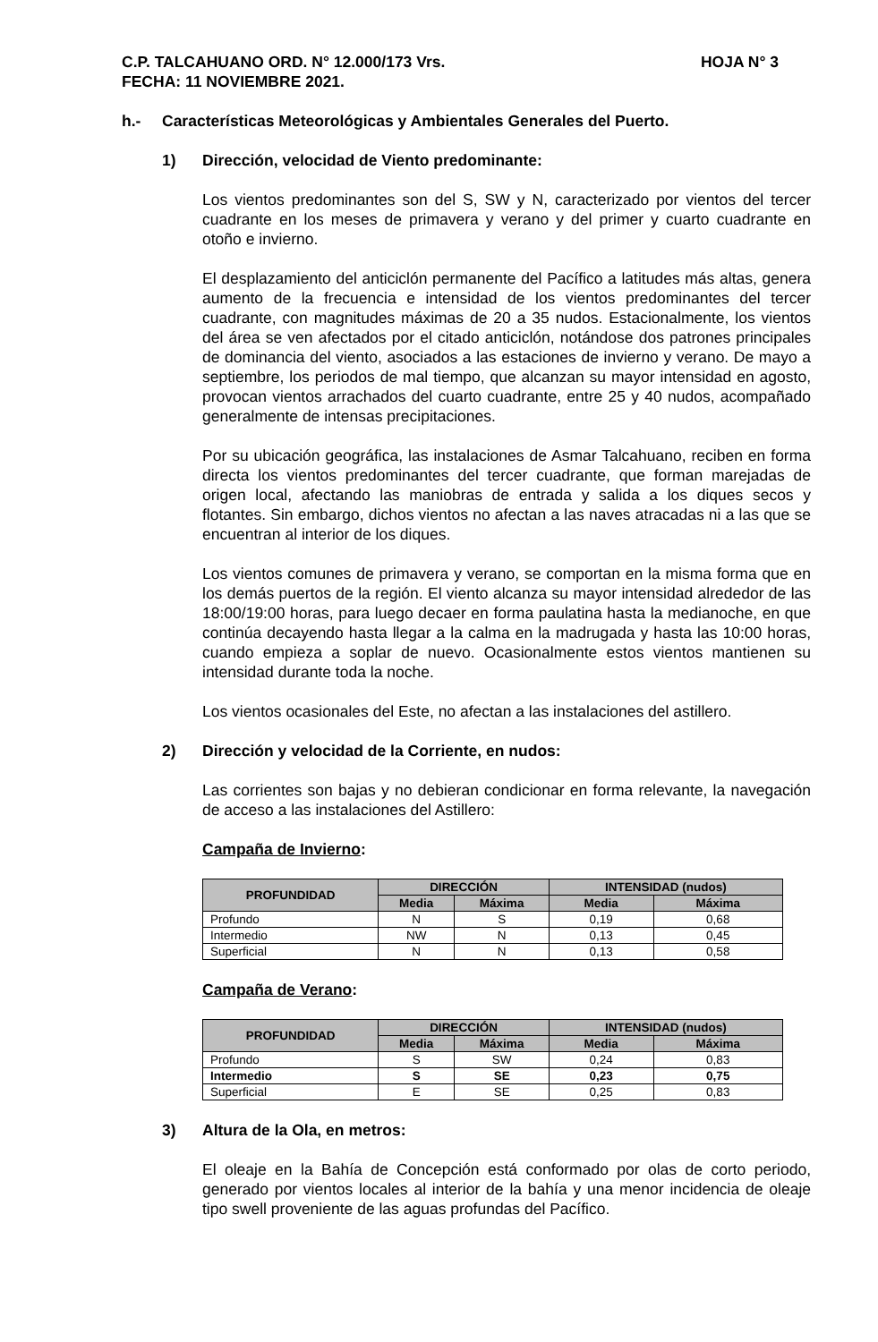C.P. TALCAHUANO ORD. N° 12.000/173 Vrs.
FECHA: 11 NOVIEMBRE 2021. HOJA N° 3
h.- Características Meteorológicas y Ambientales Generales del Puerto.
1) Dirección, velocidad de Viento predominante:
Los vientos predominantes son del S, SW y N, caracterizado por vientos del tercer cuadrante en los meses de primavera y verano y del primer y cuarto cuadrante en otoño e invierno.
El desplazamiento del anticiclón permanente del Pacífico a latitudes más altas, genera aumento de la frecuencia e intensidad de los vientos predominantes del tercer cuadrante, con magnitudes máximas de 20 a 35 nudos. Estacionalmente, los vientos del área se ven afectados por el citado anticiclón, notándose dos patrones principales de dominancia del viento, asociados a las estaciones de invierno y verano. De mayo a septiembre, los periodos de mal tiempo, que alcanzan su mayor intensidad en agosto, provocan vientos arrachados del cuarto cuadrante, entre 25 y 40 nudos, acompañado generalmente de intensas precipitaciones.
Por su ubicación geográfica, las instalaciones de Asmar Talcahuano, reciben en forma directa los vientos predominantes del tercer cuadrante, que forman marejadas de origen local, afectando las maniobras de entrada y salida a los diques secos y flotantes. Sin embargo, dichos vientos no afectan a las naves atracadas ni a las que se encuentran al interior de los diques.
Los vientos comunes de primavera y verano, se comportan en la misma forma que en los demás puertos de la región. El viento alcanza su mayor intensidad alrededor de las 18:00/19:00 horas, para luego decaer en forma paulatina hasta la medianoche, en que continúa decayendo hasta llegar a la calma en la madrugada y hasta las 10:00 horas, cuando empieza a soplar de nuevo. Ocasionalmente estos vientos mantienen su intensidad durante toda la noche.
Los vientos ocasionales del Este, no afectan a las instalaciones del astillero.
2) Dirección y velocidad de la Corriente, en nudos:
Las corrientes son bajas y no debieran condicionar en forma relevante, la navegación de acceso a las instalaciones del Astillero:
Campaña de Invierno:
| PROFUNDIDAD | DIRECCIÓN | | INTENSIDAD (nudos) | |
| --- | --- | --- | --- | --- |
| | Media | Máxima | Media | Máxima |
| Profundo | N | S | 0,19 | 0,68 |
| Intermedio | NW | N | 0,13 | 0,45 |
| Superficial | N | N | 0,13 | 0,58 |
Campaña de Verano:
| PROFUNDIDAD | DIRECCIÓN | | INTENSIDAD (nudos) | |
| --- | --- | --- | --- | --- |
| | Media | Máxima | Media | Máxima |
| Profundo | S | SW | 0,24 | 0,83 |
| Intermedio | S | SE | 0,23 | 0,75 |
| Superficial | E | SE | 0,25 | 0,83 |
3) Altura de la Ola, en metros:
El oleaje en la Bahía de Concepción está conformado por olas de corto periodo, generado por vientos locales al interior de la bahía y una menor incidencia de oleaje tipo swell proveniente de las aguas profundas del Pacífico.